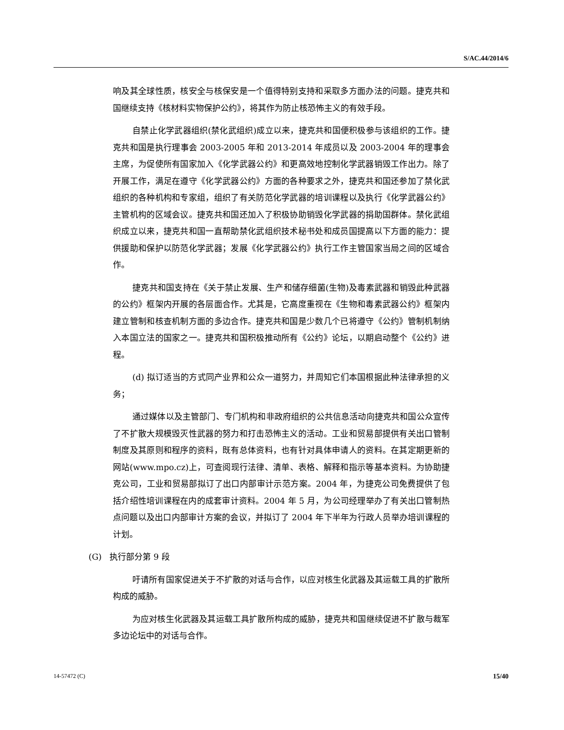S/AC.44/2014/6
响及其全球性质，核安全与核保安是一个值得特别支持和采取多方面办法的问题。捷克共和国继续支持《核材料实物保护公约》，将其作为防止核恐怖主义的有效手段。
自禁止化学武器组织(禁化武组织)成立以来，捷克共和国便积极参与该组织的工作。捷克共和国是执行理事会 2003-2005 年和 2013-2014 年成员以及 2003-2004 年的理事会主席，为促使所有国家加入《化学武器公约》和更高效地控制化学武器销毁工作出力。除了开展工作，满足在遵守《化学武器公约》方面的各种要求之外，捷克共和国还参加了禁化武组织的各种机构和专家组，组织了有关防范化学武器的培训课程以及执行《化学武器公约》主管机构的区域会议。捷克共和国还加入了积极协助销毁化学武器的捐助国群体。禁化武组织成立以来，捷克共和国一直帮助禁化武组织技术秘书处和成员国提高以下方面的能力：提供援助和保护以防范化学武器；发展《化学武器公约》执行工作主管国家当局之间的区域合作。
捷克共和国支持在《关于禁止发展、生产和储存细菌(生物)及毒素武器和销毁此种武器的公约》框架内开展的各层面合作。尤其是，它高度重视在《生物和毒素武器公约》框架内建立管制和核查机制方面的多边合作。捷克共和国是少数几个已将遵守《公约》管制机制纳入本国立法的国家之一。捷克共和国积极推动所有《公约》论坛，以期启动整个《公约》进程。
(d) 拟订适当的方式同产业界和公众一道努力，并周知它们本国根据此种法律承担的义务；
通过媒体以及主管部门、专门机构和非政府组织的公共信息活动向捷克共和国公众宣传了不扩散大规模毁灭性武器的努力和打击恐怖主义的活动。工业和贸易部提供有关出口管制制度及其原则和程序的资料，既有总体资料，也有针对具体申请人的资料。在其定期更新的网站(www.mpo.cz)上，可查阅现行法律、清单、表格、解释和指示等基本资料。为协助捷克公司，工业和贸易部拟订了出口内部审计示范方案。2004 年，为捷克公司免费提供了包括介绍性培训课程在内的成套审计资料。2004 年 5 月，为公司经理举办了有关出口管制热点问题以及出口内部审计方案的会议，并拟订了 2004 年下半年为行政人员举办培训课程的计划。
(G) 执行部分第 9 段
吁请所有国家促进关于不扩散的对话与合作，以应对核生化武器及其运载工具的扩散所构成的威胁。
为应对核生化武器及其运载工具扩散所构成的威胁，捷克共和国继续促进不扩散与裁军多边论坛中的对话与合作。
14-57472 (C) 15/40